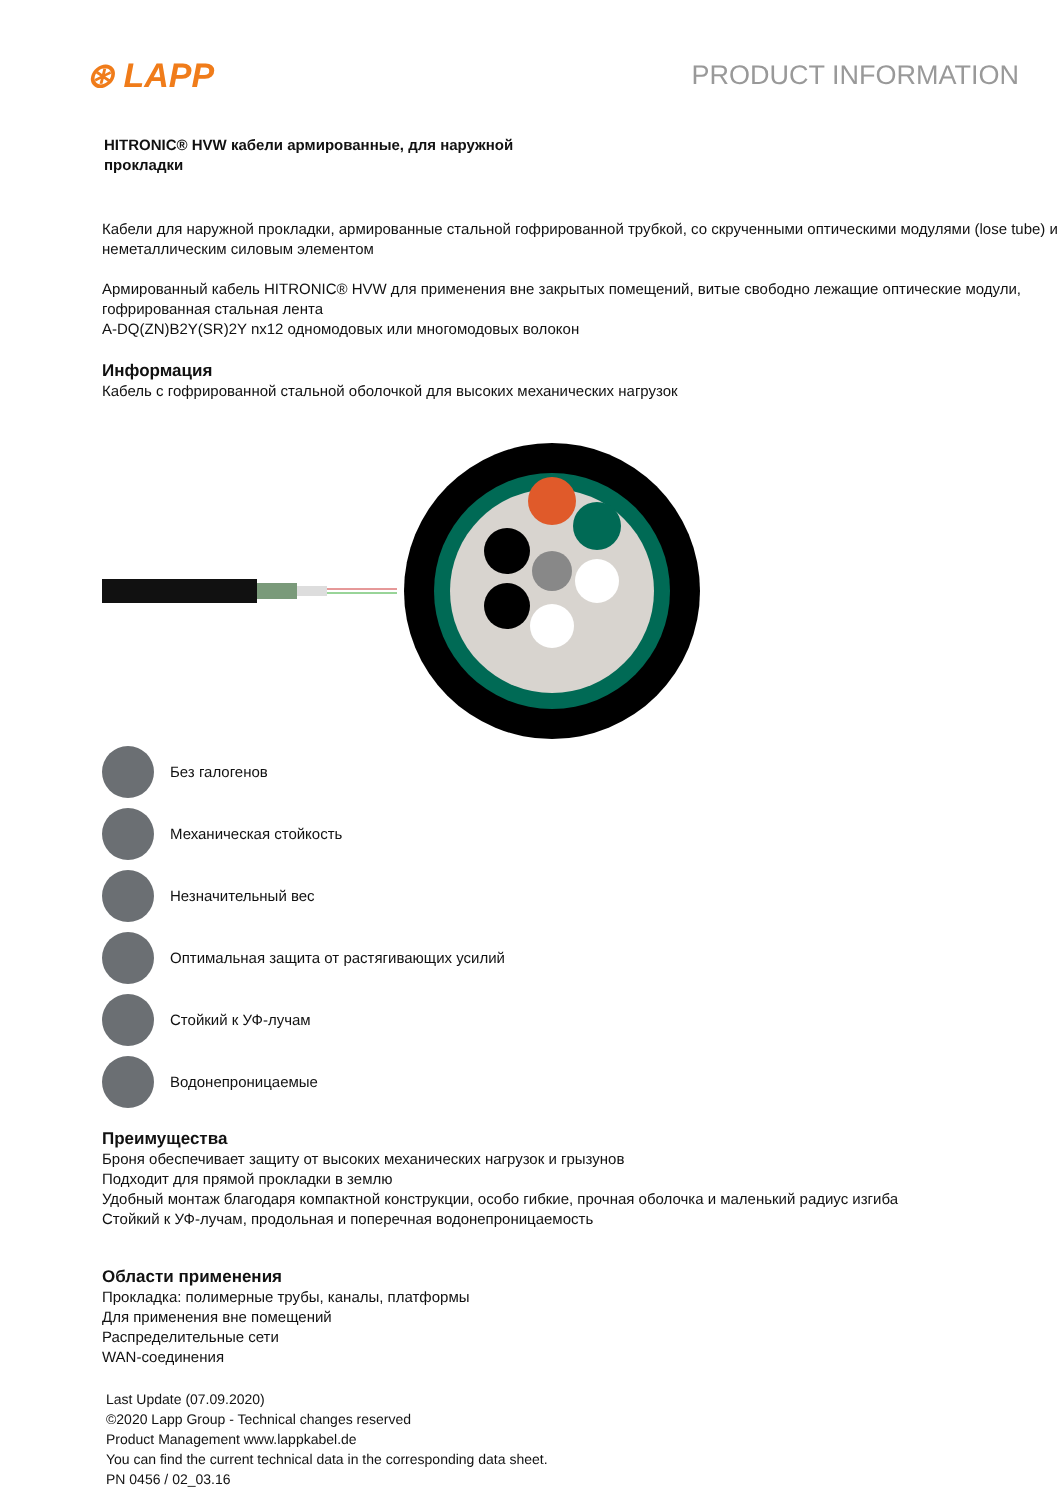⊛ LAPP PRODUCT INFORMATION
HITRONIC® HVW кабели армированные, для наружной прокладки
Кабели для наружной прокладки, армированные стальной гофрированной трубкой, со скрученными оптическими модулями (lose tube) и неметаллическим силовым элементом
Армированный кабель HITRONIC® HVW для применения вне закрытых помещений, витые свободно лежащие оптические модули, гофрированная стальная лента
A-DQ(ZN)B2Y(SR)2Y nx12 одномодовых или многомодовых волокон
Информация
Кабель с гофрированной стальной оболочкой для высоких механических нагрузок
Без галогенов
Механическая стойкость
Незначительный вес
Оптимальная защита от растягивающих усилий
Стойкий к УФ-лучам
Водонепроницаемые
Преимущества
Броня обеспечивает защиту от высоких механических нагрузок и грызунов
Подходит для прямой прокладки в землю
Удобный монтаж благодаря компактной конструкции, особо гибкие, прочная оболочка и маленький радиус изгиба
Стойкий к УФ-лучам, продольная и поперечная водонепроницаемость
Области применения
Прокладка: полимерные трубы, каналы, платформы
Для применения вне помещений
Распределительные сети
WAN-соединения
Last Update (07.09.2020)
©2020 Lapp Group - Technical changes reserved
Product Management www.lappkabel.de
You can find the current technical data in the corresponding data sheet.
PN 0456 / 02_03.16